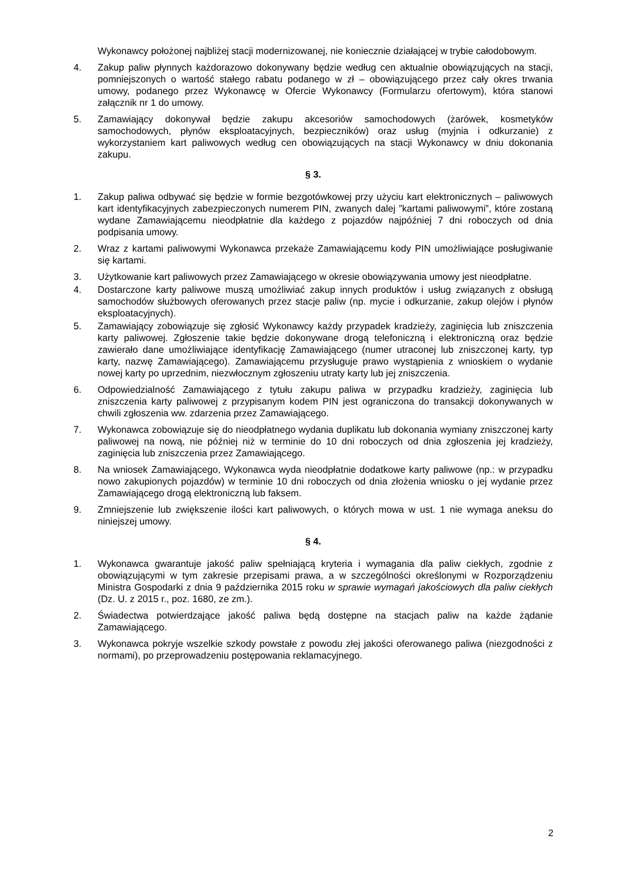Wykonawcy położonej najbliżej stacji modernizowanej, nie koniecznie działającej w trybie całodobowym.
4. Zakup paliw płynnych każdorazowo dokonywany będzie według cen aktualnie obowiązujących na stacji, pomniejszonych o wartość stałego rabatu podanego w zł – obowiązującego przez cały okres trwania umowy, podanego przez Wykonawcę w Ofercie Wykonawcy (Formularzu ofertowym), która stanowi załącznik nr 1 do umowy.
5. Zamawiający dokonywał będzie zakupu akcesoriów samochodowych (żarówek, kosmetyków samochodowych, płynów eksploatacyjnych, bezpieczników) oraz usług (myjnia i odkurzanie) z wykorzystaniem kart paliwowych według cen obowiązujących na stacji Wykonawcy w dniu dokonania zakupu.
§ 3.
1. Zakup paliwa odbywać się będzie w formie bezgotówkowej przy użyciu kart elektronicznych – paliwowych kart identyfikacyjnych zabezpieczonych numerem PIN, zwanych dalej ”kartami paliwowymi”, które zostaną wydane Zamawiającemu nieodpłatnie dla każdego z pojazdów najpóźniej 7 dni roboczych od dnia podpisania umowy.
2. Wraz z kartami paliwowymi Wykonawca przekaże Zamawiającemu kody PIN umożliwiające posługiwanie się kartami.
3. Użytkowanie kart paliwowych przez Zamawiającego w okresie obowiązywania umowy jest nieodpłatne.
4. Dostarczone karty paliwowe muszą umożliwiać zakup innych produktów i usług związanych z obsługą samochodów służbowych oferowanych przez stacje paliw (np. mycie i odkurzanie, zakup olejów i płynów eksploatacyjnych).
5. Zamawiający zobowiązuje się zgłosić Wykonawcy każdy przypadek kradzieży, zaginięcia lub zniszczenia karty paliwowej. Zgłoszenie takie będzie dokonywane drogą telefoniczną i elektroniczną oraz będzie zawierało dane umożliwiające identyfikację Zamawiającego (numer utraconej lub zniszczonej karty, typ karty, nazwę Zamawiającego). Zamawiającemu przysługuje prawo wystąpienia z wnioskiem o wydanie nowej karty po uprzednim, niezwłocznym zgłoszeniu utraty karty lub jej zniszczenia.
6. Odpowiedzialność Zamawiającego z tytułu zakupu paliwa w przypadku kradzieży, zaginięcia lub zniszczenia karty paliwowej z przypisanym kodem PIN jest ograniczona do transakcji dokonywanych w chwili zgłoszenia ww. zdarzenia przez Zamawiającego.
7. Wykonawca zobowiązuje się do nieodpłatnego wydania duplikatu lub dokonania wymiany zniszczonej karty paliwowej na nową, nie później niż w terminie do 10 dni roboczych od dnia zgłoszenia jej kradzieży, zaginięcia lub zniszczenia przez Zamawiającego.
8. Na wniosek Zamawiającego, Wykonawca wyda nieodpłatnie dodatkowe karty paliwowe (np.: w przypadku nowo zakupionych pojazdów) w terminie 10 dni roboczych od dnia złożenia wniosku o jej wydanie przez Zamawiającego drogą elektroniczną lub faksem.
9. Zmniejszenie lub zwiększenie ilości kart paliwowych, o których mowa w ust. 1 nie wymaga aneksu do niniejszej umowy.
§ 4.
1. Wykonawca gwarantuje jakość paliw spełniającą kryteria i wymagania dla paliw ciekłych, zgodnie z obowiązującymi w tym zakresie przepisami prawa, a w szczególności określonymi w Rozporządzeniu Ministra Gospodarki z dnia 9 października 2015 roku w sprawie wymagań jakościowych dla paliw ciekłych (Dz. U. z 2015 r., poz. 1680, ze zm.).
2. Świadectwa potwierdzające jakość paliwa będą dostępne na stacjach paliw na każde żądanie Zamawiającego.
3. Wykonawca pokryje wszelkie szkody powstałe z powodu złej jakości oferowanego paliwa (niezgodności z normami), po przeprowadzeniu postępowania reklamacyjnego.
2